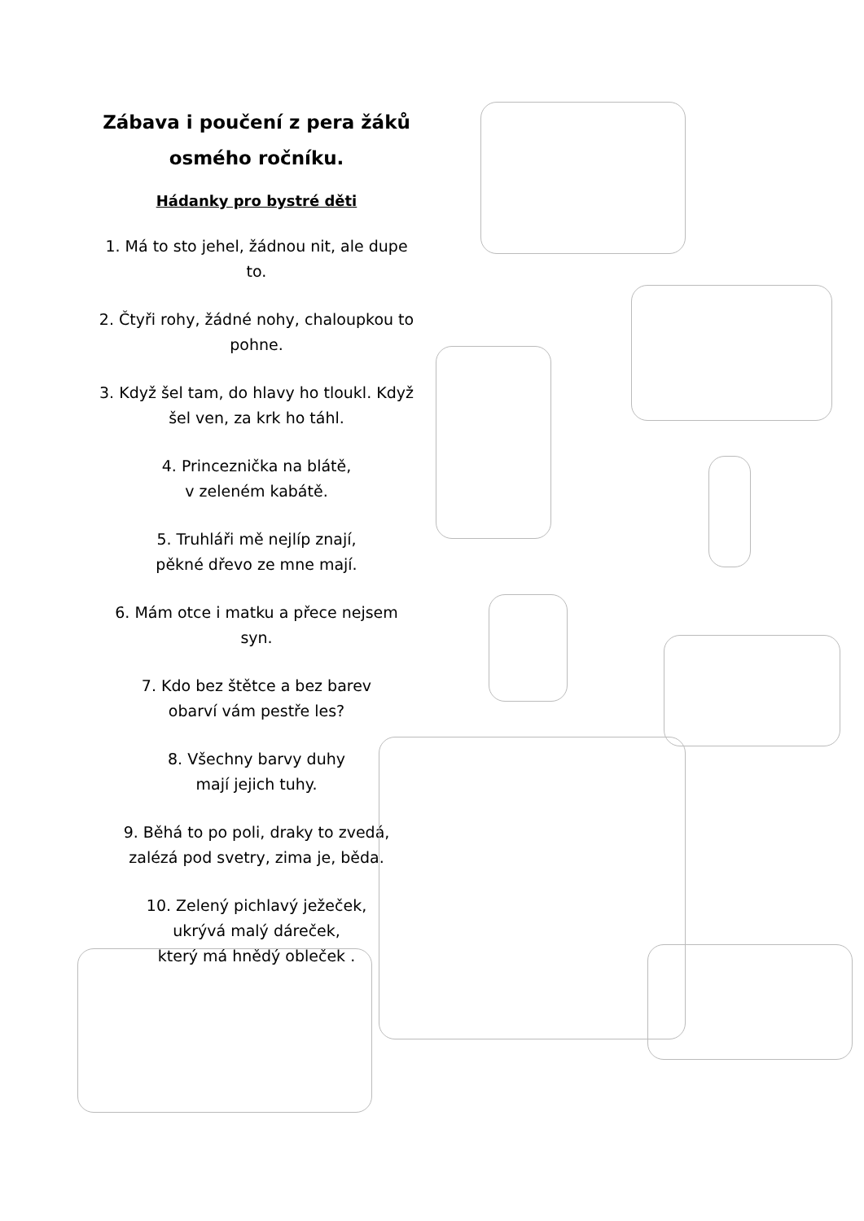Zábava i poučení z pera žáků osmého ročníku.
Hádanky pro bystré děti
1. Má to sto jehel, žádnou nit, ale dupe to.
2. Čtyři rohy, žádné nohy, chaloupkou to pohne.
3. Když šel tam, do hlavy ho tloukl. Když šel ven, za krk ho táhl.
4. Princeznička na blátě,
v zeleném kabátě.
5. Truhláři mě nejlíp znají,
pěkné dřevo ze mne mají.
6. Mám otce i matku a přece nejsem syn.
7. Kdo bez štětce a bez barev
obarví vám pestře les?
8. Všechny barvy duhy
mají jejich tuhy.
9. Běhá to po poli, draky to zvedá, zalézá pod svetry, zima je, běda.
10. Zelený pichlavý ježeček,
ukrývá malý dáreček,
který má hnědý obleček .